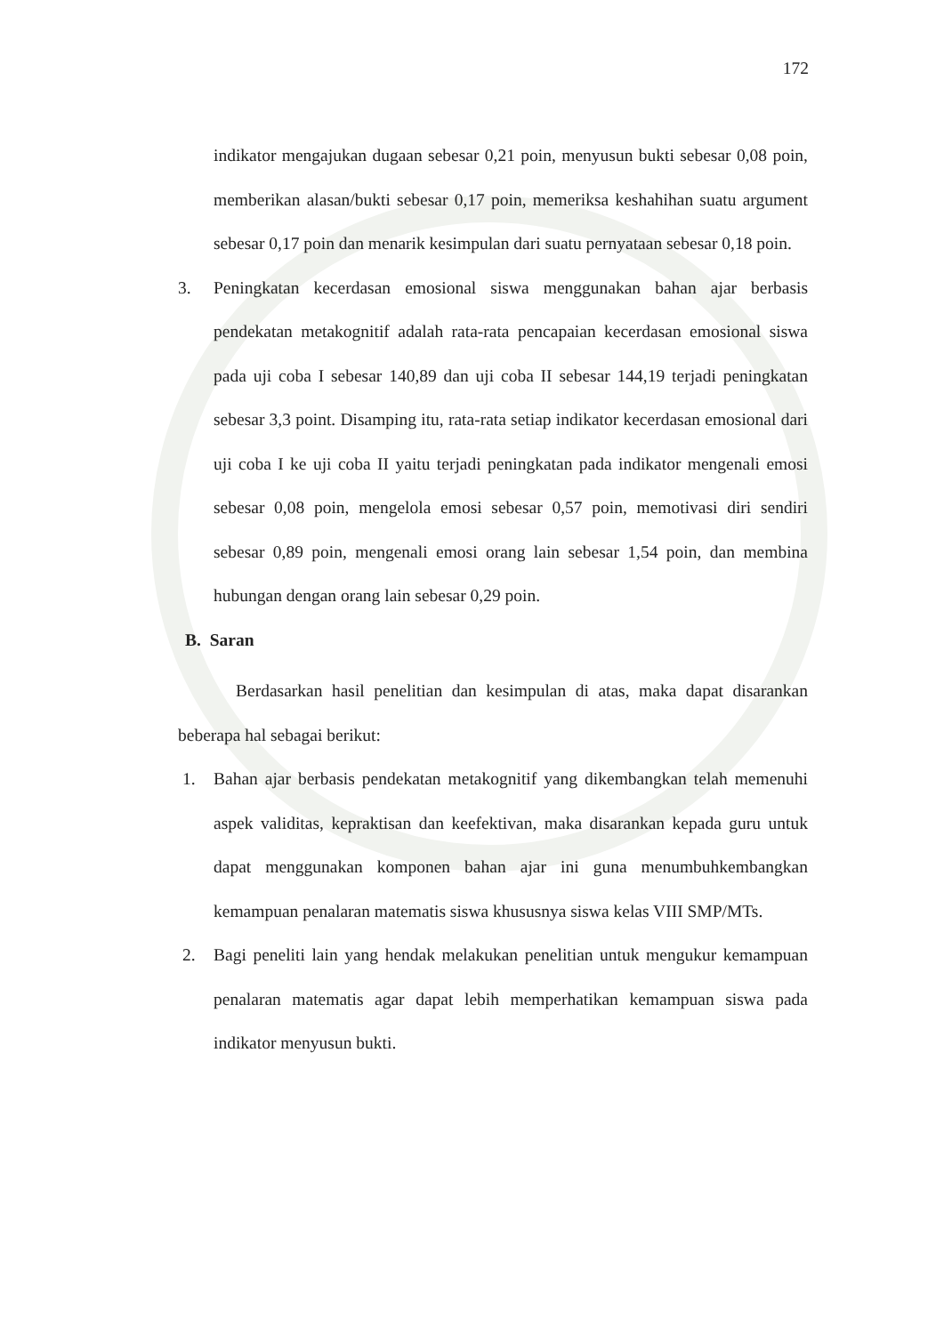172
indikator mengajukan dugaan sebesar 0,21 poin, menyusun bukti sebesar 0,08 poin, memberikan alasan/bukti sebesar 0,17 poin, memeriksa keshahihan suatu argument sebesar 0,17 poin dan menarik kesimpulan dari suatu pernyataan sebesar 0,18 poin.
3. Peningkatan kecerdasan emosional siswa menggunakan bahan ajar berbasis pendekatan metakognitif adalah rata-rata pencapaian kecerdasan emosional siswa pada uji coba I sebesar 140,89 dan uji coba II sebesar 144,19 terjadi peningkatan sebesar 3,3 point. Disamping itu, rata-rata setiap indikator kecerdasan emosional dari uji coba I ke uji coba II yaitu terjadi peningkatan pada indikator mengenali emosi sebesar 0,08 poin, mengelola emosi sebesar 0,57 poin, memotivasi diri sendiri sebesar 0,89 poin, mengenali emosi orang lain sebesar 1,54 poin, dan membina hubungan dengan orang lain sebesar 0,29 poin.
B. Saran
Berdasarkan hasil penelitian dan kesimpulan di atas, maka dapat disarankan beberapa hal sebagai berikut:
1. Bahan ajar berbasis pendekatan metakognitif yang dikembangkan telah memenuhi aspek validitas, kepraktisan dan keefektivan, maka disarankan kepada guru untuk dapat menggunakan komponen bahan ajar ini guna menumbuhkembangkan kemampuan penalaran matematis siswa khususnya siswa kelas VIII SMP/MTs.
2. Bagi peneliti lain yang hendak melakukan penelitian untuk mengukur kemampuan penalaran matematis agar dapat lebih memperhatikan kemampuan siswa pada indikator menyusun bukti.